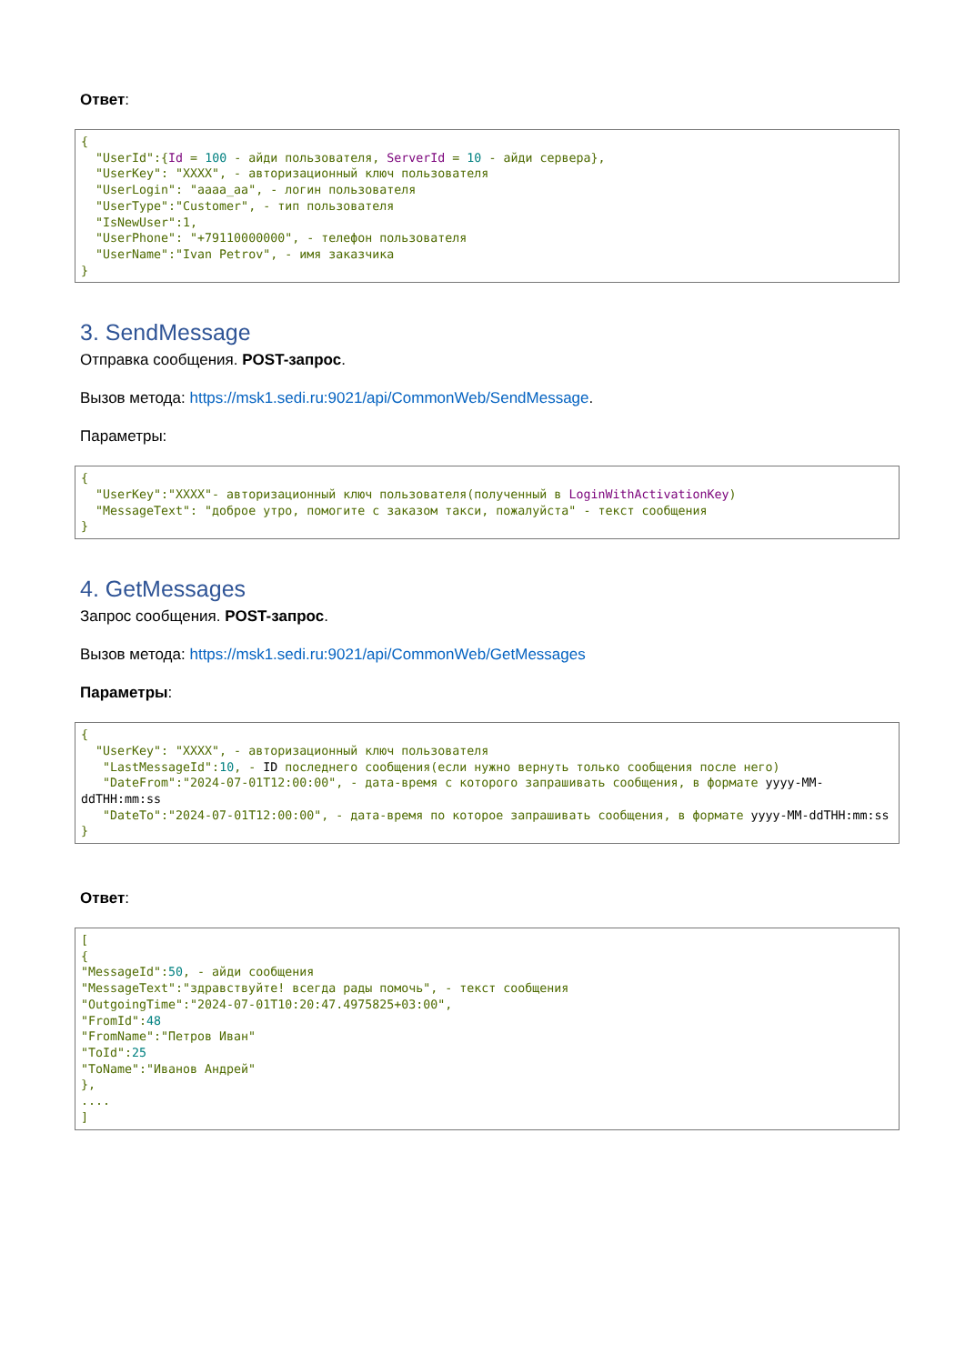Ответ:
{
  "UserId":{Id = 100 - айди пользователя, ServerId = 10 - айди сервера},
  "UserKey": "XXXX", - авторизационный ключ пользователя
  "UserLogin": "aaaa_aa", - логин пользователя
  "UserType":"Customer", - тип пользователя
  "IsNewUser":1,
  "UserPhone": "+79110000000", - телефон пользователя
  "UserName":"Ivan Petrov", - имя заказчика
}
3. SendMessage
Отправка сообщения. POST-запрос.
Вызов метода: https://msk1.sedi.ru:9021/api/CommonWeb/SendMessage.
Параметры:
{
  "UserKey":"XXXX"- авторизационный ключ пользователя(полученный в LoginWithActivationKey)
  "MessageText": "доброе утро, помогите с заказом такси, пожалуйста" - текст сообщения
}
4. GetMessages
Запрос сообщения. POST-запрос.
Вызов метода: https://msk1.sedi.ru:9021/api/CommonWeb/GetMessages
Параметры:
{
  "UserKey": "XXXX", - авторизационный ключ пользователя
   "LastMessageId":10, - ID последнего сообщения(если нужно вернуть только сообщения после него)
   "DateFrom":"2024-07-01T12:00:00", - дата-время с которого запрашивать сообщения, в формате yyyy-MM-ddTHH:mm:ss
   "DateTo":"2024-07-01T12:00:00", - дата-время по которое запрашивать сообщения, в формате yyyy-MM-ddTHH:mm:ss
}
Ответ:
[
{
"MessageId":50, - айди сообщения
"MessageText":"здравствуйте! всегда рады помочь", - текст сообщения
"OutgoingTime":"2024-07-01T10:20:47.4975825+03:00",
"FromId":48
"FromName":"Петров Иван"
"ToId":25
"ToName":"Иванов Андрей"
},
....
]